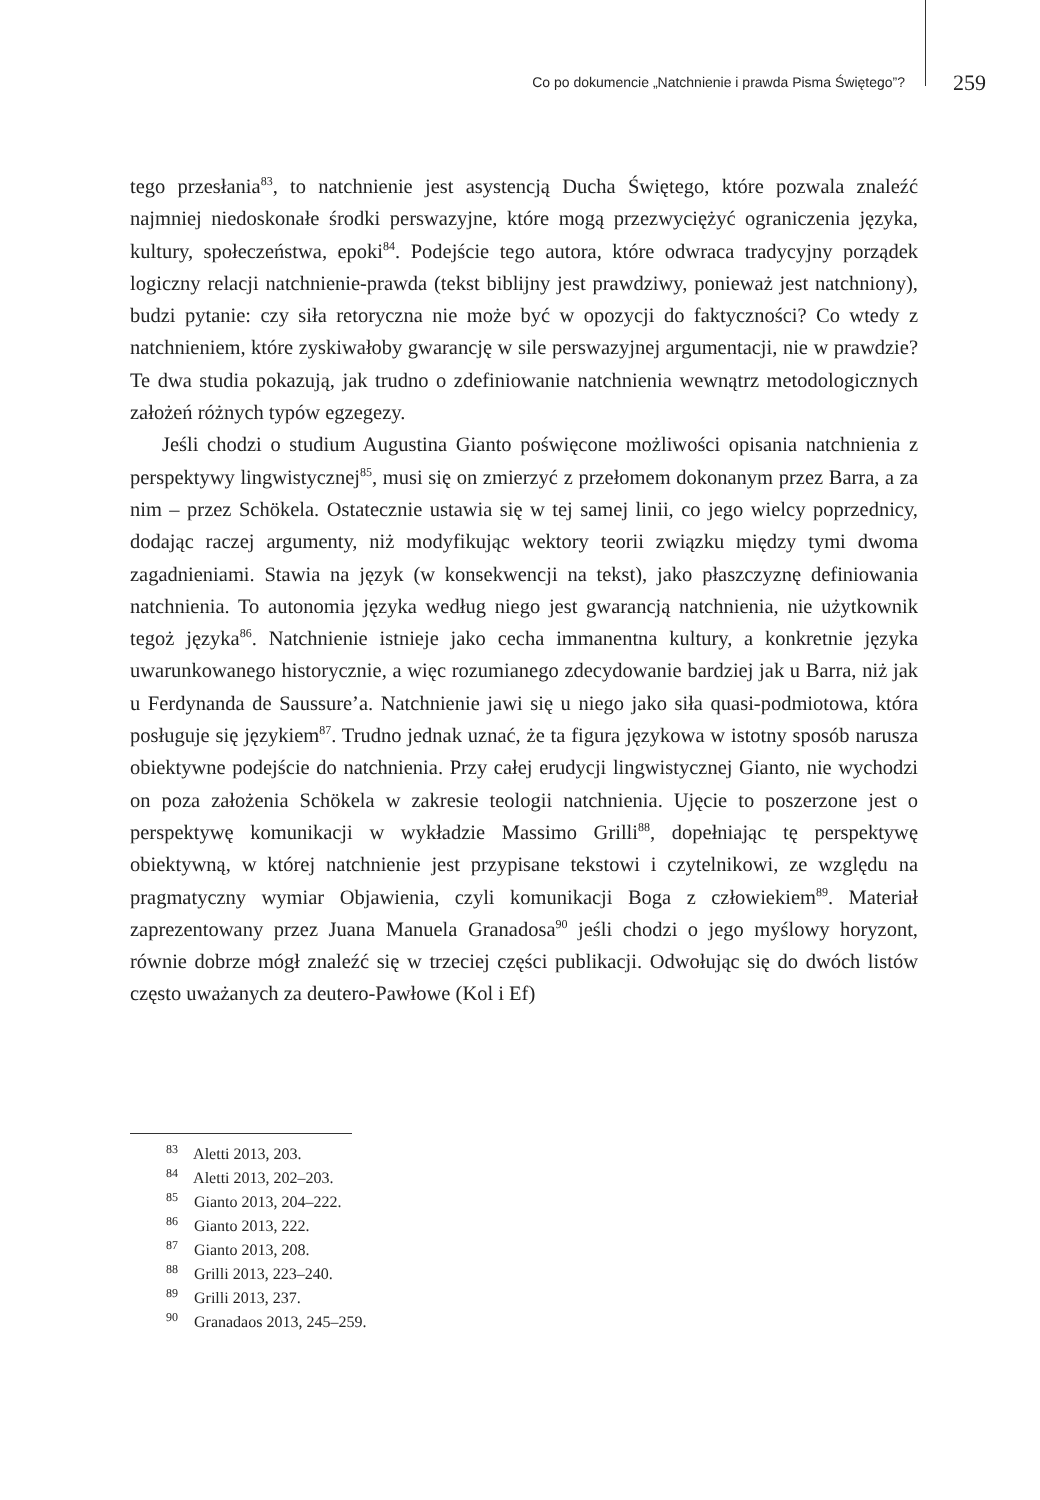Co po dokumencie „Natchnienie i prawda Pisma Świętego”? 259
tego przesłania<sup>83</sup>, to natchnienie jest asystencją Ducha Świętego, które pozwala znaleźć najmniej niedoskonałe środki perswazyjne, które mogą przezwyciężyć ograniczenia języka, kultury, społeczeństwa, epoki<sup>84</sup>. Podejście tego autora, które odwraca tradycyjny porządek logiczny relacji natchnienie-prawda (tekst biblijny jest prawdziwy, ponieważ jest natchniony), budzi pytanie: czy siła retoryczna nie może być w opozycji do faktyczności? Co wtedy z natchnieniem, które zyskiwałoby gwarancję w sile perswazyjnej argumentacji, nie w prawdzie? Te dwa studia pokazują, jak trudno o zdefiniowanie natchnienia wewnątrz metodologicznych założeń różnych typów egzegezy.
Jeśli chodzi o studium Augustina Gianto poświęcone możliwości opisania natchnienia z perspektywy lingwistycznej<sup>85</sup>, musi się on zmierzyć z przełomem dokonanym przez Barra, a za nim – przez Schökela. Ostatecznie ustawia się w tej samej linii, co jego wielcy poprzednicy, dodając raczej argumenty, niż modyfikując wektory teorii związku między tymi dwoma zagadnieniami. Stawia na język (w konsekwencji na tekst), jako płaszczyznę definiowania natchnienia. To autonomia języka według niego jest gwarancją natchnienia, nie użytkownik tegoż języka<sup>86</sup>. Natchnienie istnieje jako cecha immanentna kultury, a konkretnie języka uwarunkowanego historycznie, a więc rozumianego zdecydowanie bardziej jak u Barra, niż jak u Ferdynanda de Saussure’a. Natchnienie jawi się u niego jako siła quasi-podmiotowa, która posługuje się językiem<sup>87</sup>. Trudno jednak uznać, że ta figura językowa w istotny sposób narusza obiektywne podejście do natchnienia. Przy całej erudycji lingwistycznej Gianto, nie wychodzi on poza założenia Schökela w zakresie teologii natchnienia. Ujęcie to poszerzone jest o perspektywę komunikacji w wykładzie Massimo Grilli<sup>88</sup>, dopełniając tę perspektywę obiektywną, w której natchnienie jest przypisane tekstowi i czytelnikowi, ze względu na pragmatyczny wymiar Objawienia, czyli komunikacji Boga z człowiekiem<sup>89</sup>. Materiał zaprezentowany przez Juana Manuela Granadosa<sup>90</sup> jeśli chodzi o jego myślowy horyzont, równie dobrze mógł znaleźć się w trzeciej części publikacji. Odwołując się do dwóch listów często uważanych za deutero-Pawłowe (Kol i Ef)
<sup>83</sup> Aletti 2013, 203.
<sup>84</sup> Aletti 2013, 202–203.
<sup>85</sup> Gianto 2013, 204–222.
<sup>86</sup> Gianto 2013, 222.
<sup>87</sup> Gianto 2013, 208.
<sup>88</sup> Grilli 2013, 223–240.
<sup>89</sup> Grilli 2013, 237.
<sup>90</sup> Granadaos 2013, 245–259.